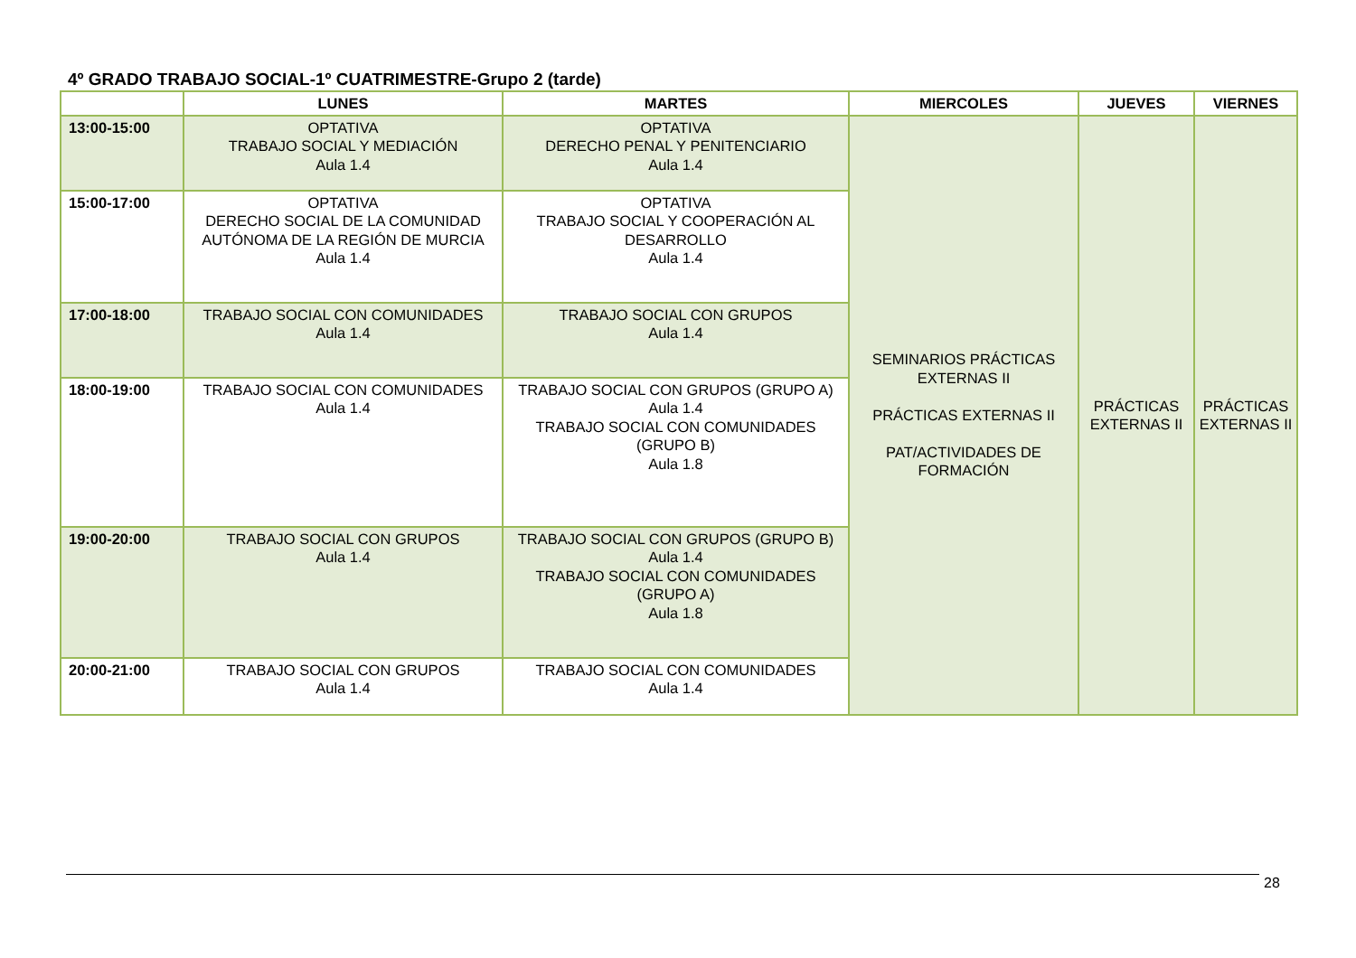4º GRADO TRABAJO SOCIAL-1º CUATRIMESTRE-Grupo 2 (tarde)
| | LUNES | MARTES | MIERCOLES | JUEVES | VIERNES |
| --- | --- | --- | --- | --- | --- |
| 13:00-15:00 | OPTATIVA TRABAJO SOCIAL Y MEDIACIÓN Aula 1.4 | OPTATIVA DERECHO PENAL Y PENITENCIARIO Aula 1.4 | SEMINARIOS PRÁCTICAS EXTERNAS II PRÁCTICAS EXTERNAS II PAT/ACTIVIDADES DE FORMACIÓN | PRÁCTICAS EXTERNAS II | PRÁCTICAS EXTERNAS II |
| 15:00-17:00 | OPTATIVA DERECHO SOCIAL DE LA COMUNIDAD AUTÓNOMA DE LA REGIÓN DE MURCIA Aula 1.4 | OPTATIVA TRABAJO SOCIAL Y COOPERACIÓN AL DESARROLLO Aula 1.4 | | | |
| 17:00-18:00 | TRABAJO SOCIAL CON COMUNIDADES Aula 1.4 | TRABAJO SOCIAL CON GRUPOS Aula 1.4 | | | |
| 18:00-19:00 | TRABAJO SOCIAL CON COMUNIDADES Aula 1.4 | TRABAJO SOCIAL CON GRUPOS (GRUPO A) Aula 1.4 TRABAJO SOCIAL CON COMUNIDADES (GRUPO B) Aula 1.8 | | | |
| 19:00-20:00 | TRABAJO SOCIAL CON GRUPOS Aula 1.4 | TRABAJO SOCIAL CON GRUPOS (GRUPO B) Aula 1.4 TRABAJO SOCIAL CON COMUNIDADES (GRUPO A) Aula 1.8 | | | |
| 20:00-21:00 | TRABAJO SOCIAL CON GRUPOS Aula 1.4 | TRABAJO SOCIAL CON COMUNIDADES Aula 1.4 | | | |
28